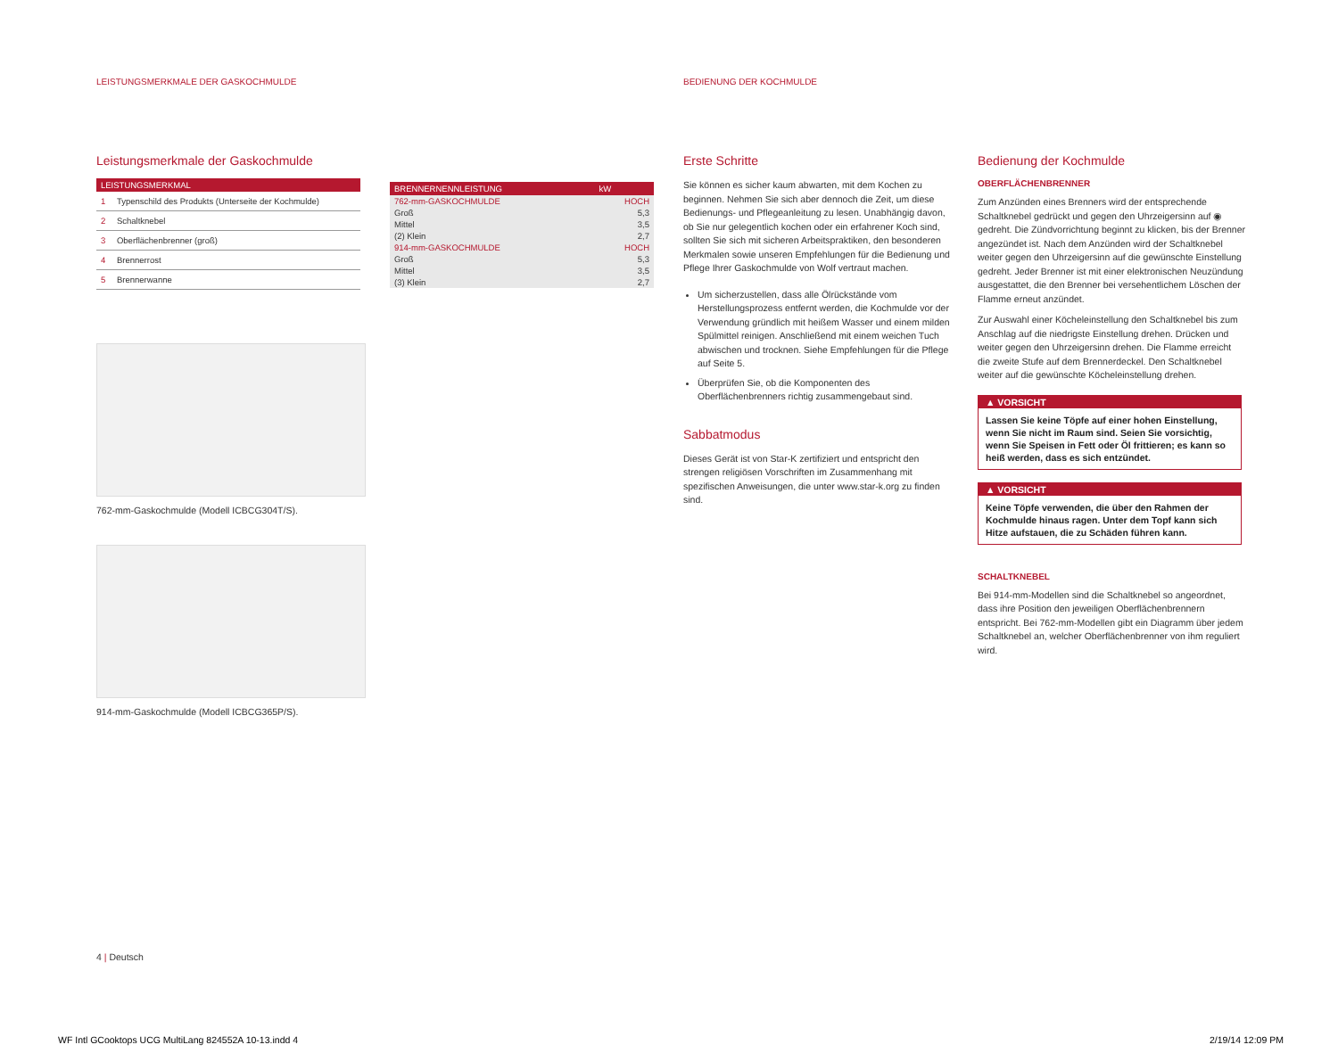LEISTUNGSMERKMALE DER GASKOCHMULDE
BEDIENUNG DER KOCHMULDE
Leistungsmerkmale der Gaskochmulde
| LEISTUNGSMERKMAL | |
| --- | --- |
| 1 | Typenschild des Produkts (Unterseite der Kochmulde) |
| 2 | Schaltknebel |
| 3 | Oberflächenbrenner (groß) |
| 4 | Brennerrost |
| 5 | Brennerwanne |
762-mm-Gaskochmulde (Modell ICBCG304T/S).
914-mm-Gaskochmulde (Modell ICBCG365P/S).
| BRENNERNENNLEISTUNG | kW |
| --- | --- |
| 762-mm-GASKOCHMULDE | HOCH |
| Groß | 5,3 |
| Mittel | 3,5 |
| (2) Klein | 2,7 |
| 914-mm-GASKOCHMULDE | HOCH |
| Groß | 5,3 |
| Mittel | 3,5 |
| (3) Klein | 2,7 |
Erste Schritte
Sie können es sicher kaum abwarten, mit dem Kochen zu beginnen. Nehmen Sie sich aber dennoch die Zeit, um diese Bedienungs- und Pflegeanleitung zu lesen. Unabhängig davon, ob Sie nur gelegentlich kochen oder ein erfahrener Koch sind, sollten Sie sich mit sicheren Arbeitspraktiken, den besonderen Merkmalen sowie unseren Empfehlungen für die Bedienung und Pflege Ihrer Gaskochmulde von Wolf vertraut machen.
Um sicherzustellen, dass alle Ölrückstände vom Herstellungsprozess entfernt werden, die Kochmulde vor der Verwendung gründlich mit heißem Wasser und einem milden Spülmittel reinigen. Anschließend mit einem weichen Tuch abwischen und trocknen. Siehe Empfehlungen für die Pflege auf Seite 5.
Überprüfen Sie, ob die Komponenten des Oberflächenbrenners richtig zusammengebaut sind.
Sabbatmodus
Dieses Gerät ist von Star-K zertifiziert und entspricht den strengen religiösen Vorschriften im Zusammenhang mit spezifischen Anweisungen, die unter www.star-k.org zu finden sind.
Bedienung der Kochmulde
OBERFLÄCHENBRENNER
Zum Anzünden eines Brenners wird der entsprechende Schaltknebel gedrückt und gegen den Uhrzeigersinn auf ◉ gedreht. Die Zündvorrichtung beginnt zu klicken, bis der Brenner angezündet ist. Nach dem Anzünden wird der Schaltknebel weiter gegen den Uhrzeigersinn auf die gewünschte Einstellung gedreht. Jeder Brenner ist mit einer elektronischen Neuzündung ausgestattet, die den Brenner bei versehentlichem Löschen der Flamme erneut anzündet.
Zur Auswahl einer Köcheleinstellung den Schaltknebel bis zum Anschlag auf die niedrigste Einstellung drehen. Drücken und weiter gegen den Uhrzeigersinn drehen. Die Flamme erreicht die zweite Stufe auf dem Brennerdeckel. Den Schaltknebel weiter auf die gewünschte Köcheleinstellung drehen.
▲ VORSICHT
Lassen Sie keine Töpfe auf einer hohen Einstellung, wenn Sie nicht im Raum sind. Seien Sie vorsichtig, wenn Sie Speisen in Fett oder Öl frittieren; es kann so heiß werden, dass es sich entzündet.
▲ VORSICHT
Keine Töpfe verwenden, die über den Rahmen der Kochmulde hinaus ragen. Unter dem Topf kann sich Hitze aufstauen, die zu Schäden führen kann.
SCHALTKNEBEL
Bei 914-mm-Modellen sind die Schaltknebel so angeordnet, dass ihre Position den jeweiligen Oberflächenbrennern entspricht. Bei 762-mm-Modellen gibt ein Diagramm über jedem Schaltknebel an, welcher Oberflächenbrenner von ihm reguliert wird.
4 | Deutsch
WF Intl GCooktops UCG MultiLang 824552A 10-13.indd 4
2/19/14 12:09 PM